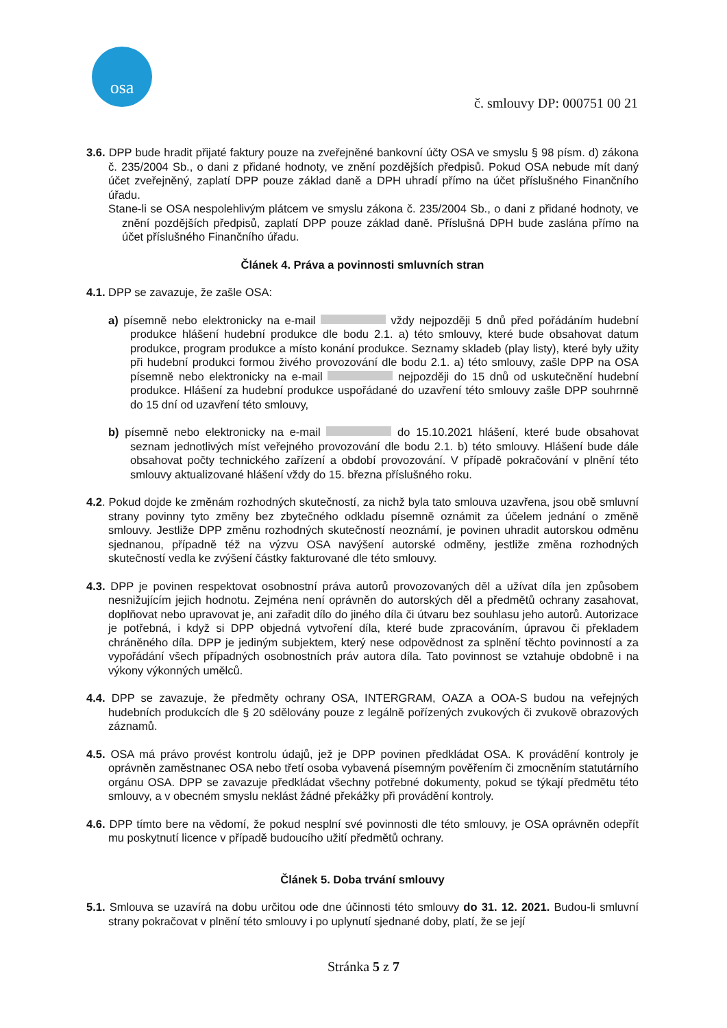osa
č. smlouvy DP: 000751 00 21
3.6. DPP bude hradit přijaté faktury pouze na zveřejněné bankovní účty OSA ve smyslu § 98 písm. d) zákona č. 235/2004 Sb., o dani z přidané hodnoty, ve znění pozdějších předpisů. Pokud OSA nebude mít daný účet zveřejněný, zaplatí DPP pouze základ daně a DPH uhradí přímo na účet příslušného Finančního úřadu.
Stane-li se OSA nespolehlivým plátcem ve smyslu zákona č. 235/2004 Sb., o dani z přidané hodnoty, ve znění pozdějších předpisů, zaplatí DPP pouze základ daně. Příslušná DPH bude zaslána přímo na účet příslušného Finančního úřadu.
Článek 4. Práva a povinnosti smluvních stran
4.1. DPP se zavazuje, že zašle OSA:
a) písemně nebo elektronicky na e-mail vždy nejpozději 5 dnů před pořádáním hudební produkce hlášení hudební produkce dle bodu 2.1. a) této smlouvy, které bude obsahovat datum produkce, program produkce a místo konání produkce. Seznamy skladeb (play listy), které byly užity při hudební produkci formou živého provozování dle bodu 2.1. a) této smlouvy, zašle DPP na OSA písemně nebo elektronicky na e-mail nejpozději do 15 dnů od uskutečnění hudební produkce. Hlášení za hudební produkce uspořádané do uzavření této smlouvy zašle DPP souhrnně do 15 dní od uzavření této smlouvy,
b) písemně nebo elektronicky na e-mail do 15.10.2021 hlášení, které bude obsahovat seznam jednotlivých míst veřejného provozování dle bodu 2.1. b) této smlouvy. Hlášení bude dále obsahovat počty technického zařízení a období provozování. V případě pokračování v plnění této smlouvy aktualizované hlášení vždy do 15. března příslušného roku.
4.2. Pokud dojde ke změnám rozhodných skutečností, za nichž byla tato smlouva uzavřena, jsou obě smluvní strany povinny tyto změny bez zbytečného odkladu písemně oznámit za účelem jednání o změně smlouvy. Jestliže DPP změnu rozhodných skutečností neoznámí, je povinen uhradit autorskou odměnu sjednanou, případně též na výzvu OSA navýšení autorské odměny, jestliže změna rozhodných skutečností vedla ke zvýšení částky fakturované dle této smlouvy.
4.3. DPP je povinen respektovat osobnostní práva autorů provozovaných děl a užívat díla jen způsobem nesnižujícím jejich hodnotu. Zejména není oprávněn do autorských děl a předmětů ochrany zasahovat, doplňovat nebo upravovat je, ani zařadit dílo do jiného díla či útvaru bez souhlasu jeho autorů. Autorizace je potřebná, i když si DPP objedná vytvoření díla, které bude zpracováním, úpravou či překladem chráněného díla. DPP je jediným subjektem, který nese odpovědnost za splnění těchto povinností a za vypořádání všech případných osobnostních práv autora díla. Tato povinnost se vztahuje obdobně i na výkony výkonných umělců.
4.4. DPP se zavazuje, že předměty ochrany OSA, INTERGRAM, OAZA a OOA-S budou na veřejných hudebních produkcích dle § 20 sdělovány pouze z legálně pořízených zvukových či zvukově obrazových záznamů.
4.5. OSA má právo provést kontrolu údajů, jež je DPP povinen předkládat OSA. K provádění kontroly je oprávněn zaměstnanec OSA nebo třetí osoba vybavená písemným pověřením či zmocněním statutárního orgánu OSA. DPP se zavazuje předkládat všechny potřebné dokumenty, pokud se týkají předmětu této smlouvy, a v obecném smyslu neklást žádné překážky při provádění kontroly.
4.6. DPP tímto bere na vědomí, že pokud nesplní své povinnosti dle této smlouvy, je OSA oprávněn odepřít mu poskytnutí licence v případě budoucího užití předmětů ochrany.
Článek 5. Doba trvání smlouvy
5.1. Smlouva se uzavírá na dobu určitou ode dne účinnosti této smlouvy do 31. 12. 2021. Budou-li smluvní strany pokračovat v plnění této smlouvy i po uplynutí sjednané doby, platí, že se její
Stránka 5 z 7